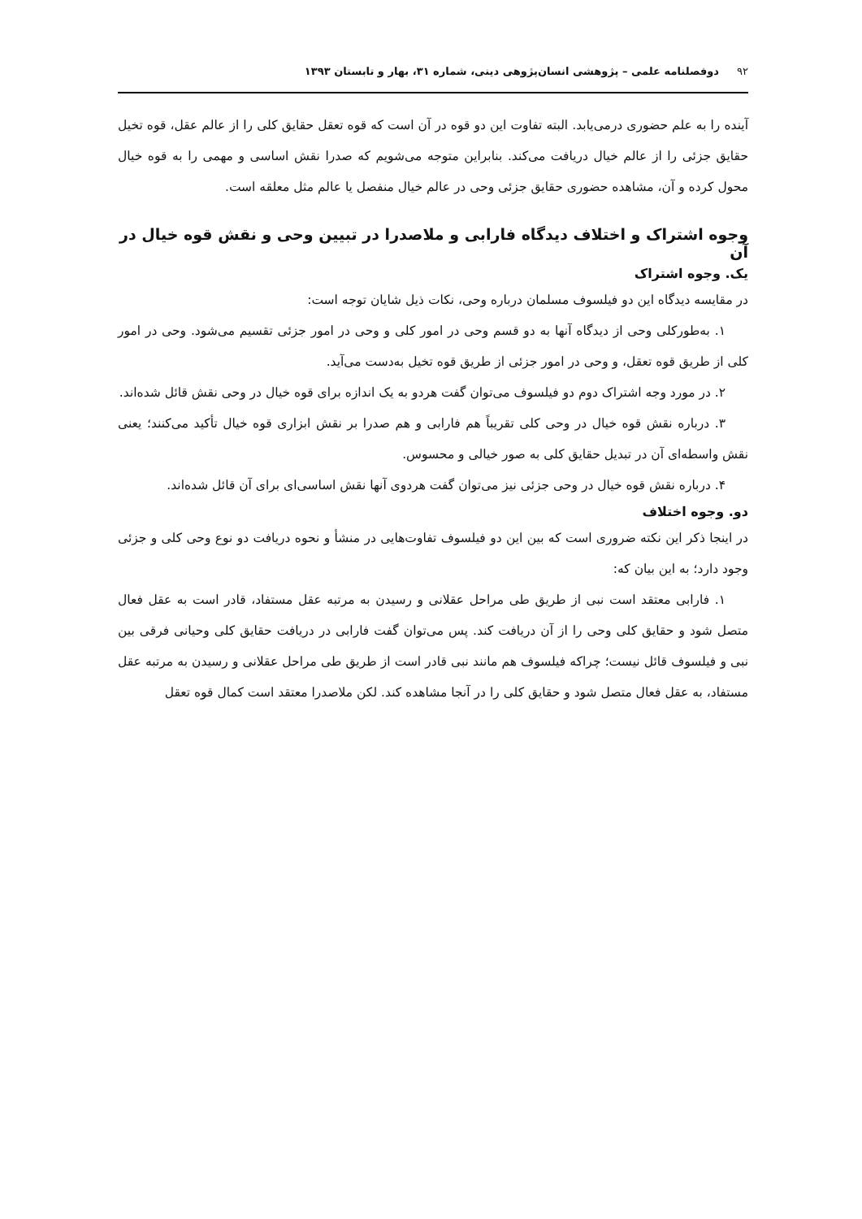۹۲دوفصلنامه علمی – پژوهشی انسان‌پژوهی دینی، شماره ۳۱، بهار و تابستان ۱۳۹۳
آینده را به علم حضوری درمی‌یابد. البته تفاوت این دو قوه در آن است که قوه تعقل حقایق کلی را از عالم عقل، قوه تخیل حقایق جزئی را از عالم خیال دریافت می‌کند. بنابراین متوجه می‌شویم که صدرا نقش اساسی و مهمی را به قوه خیال محول کرده و آن، مشاهده حضوری حقایق جزئی وحی در عالم خیال منفصل یا عالم مثل معلقه است.
وجوه اشتراک و اختلاف دیدگاه فارابی و ملاصدرا در تبیین وحی و نقش قوه خیال در آن
یک. وجوه اشتراک
در مقایسه دیدگاه این دو فیلسوف مسلمان درباره وحی، نکات ذیل شایان توجه است:
۱. به‌طورکلی وحی از دیدگاه آنها به دو قسم وحی در امور کلی و وحی در امور جزئی تقسیم می‌شود. وحی در امور کلی از طریق قوه تعقل، و وحی در امور جزئی از طریق قوه تخیل به‌دست می‌آید.
۲. در مورد وجه اشتراک دوم دو فیلسوف می‌توان گفت هردو به یک اندازه برای قوه خیال در وحی نقش قائل شده‌اند.
۳. درباره نقش قوه خیال در وحی کلی تقریباً هم فارابی و هم صدرا بر نقش ابزاری قوه خیال تأکید می‌کنند؛ یعنی نقش واسطه‌ای آن در تبدیل حقایق کلی به صور خیالی و محسوس.
۴. درباره نقش قوه خیال در وحی جزئی نیز می‌توان گفت هردوی آنها نقش اساسی‌ای برای آن قائل شده‌اند.
دو. وجوه اختلاف
در اینجا ذکر این نکته ضروری است که بین این دو فیلسوف تفاوت‌هایی در منشأ و نحوه دریافت دو نوع وحی کلی و جزئی وجود دارد؛ به این بیان که:
۱. فارابی معتقد است نبی از طریق طی مراحل عقلانی و رسیدن به مرتبه عقل مستفاد، قادر است به عقل فعال متصل شود و حقایق کلی وحی را از آن دریافت کند. پس می‌توان گفت فارابی در دریافت حقایق کلی وحیانی فرقی بین نبی و فیلسوف قائل نیست؛ چراکه فیلسوف هم مانند نبی قادر است از طریق طی مراحل عقلانی و رسیدن به مرتبه عقل مستفاد، به عقل فعال متصل شود و حقایق کلی را در آنجا مشاهده کند. لکن ملاصدرا معتقد است کمال قوه تعقل